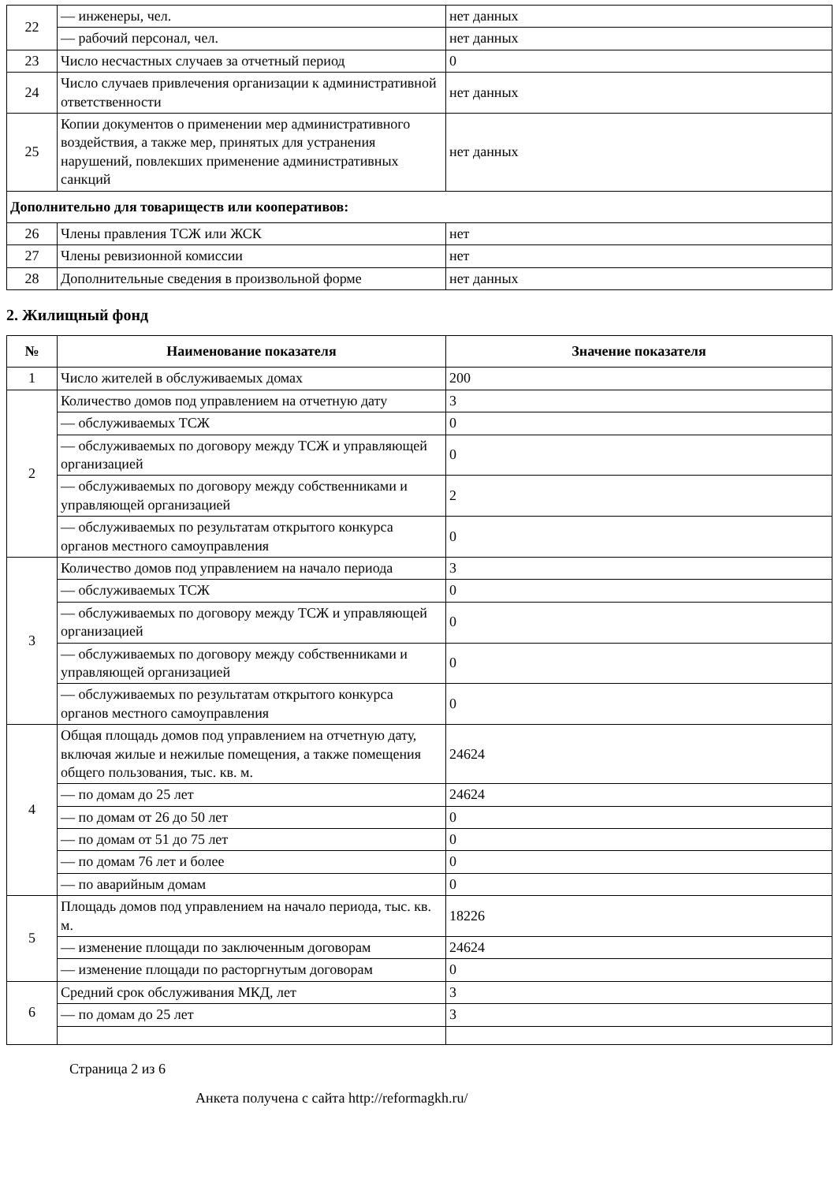| 22 | — инженеры, чел. | нет данных |
| | — рабочий персонал, чел. | нет данных |
| 23 | Число несчастных случаев за отчетный период | 0 |
| 24 | Число случаев привлечения организации к административной ответственности | нет данных |
| 25 | Копии документов о применении мер административного воздействия, а также мер, принятых для устранения нарушений, повлекших применение административных санкций | нет данных |
| Дополнительно для товариществ или кооперативов: | | |
| 26 | Члены правления ТСЖ или ЖСК | нет |
| 27 | Члены ревизионной комиссии | нет |
| 28 | Дополнительные сведения в произвольной форме | нет данных |
2. Жилищный фонд
| № | Наименование показателя | Значение показателя |
| --- | --- | --- |
| 1 | Число жителей в обслуживаемых домах | 200 |
| 2 | Количество домов под управлением на отчетную дату | 3 |
| | — обслуживаемых ТСЖ | 0 |
| | — обслуживаемых по договору между ТСЖ и управляющей организацией | 0 |
| | — обслуживаемых по договору между собственниками и управляющей организацией | 2 |
| | — обслуживаемых по результатам открытого конкурса органов местного самоуправления | 0 |
| 3 | Количество домов под управлением на начало периода | 3 |
| | — обслуживаемых ТСЖ | 0 |
| | — обслуживаемых по договору между ТСЖ и управляющей организацией | 0 |
| | — обслуживаемых по договору между собственниками и управляющей организацией | 0 |
| | — обслуживаемых по результатам открытого конкурса органов местного самоуправления | 0 |
| 4 | Общая площадь домов под управлением на отчетную дату, включая жилые и нежилые помещения, а также помещения общего пользования, тыс. кв. м. | 24624 |
| | — по домам до 25 лет | 24624 |
| | — по домам от 26 до 50 лет | 0 |
| | — по домам от 51 до 75 лет | 0 |
| | — по домам 76 лет и более | 0 |
| | — по аварийным домам | 0 |
| 5 | Площадь домов под управлением на начало периода, тыс. кв. м. | 18226 |
| | — изменение площади по заключенным договорам | 24624 |
| | — изменение площади по расторгнутым договорам | 0 |
| 6 | Средний срок обслуживания МКД, лет | 3 |
| | — по домам до 25 лет | 3 |
Страница 2 из 6
Анкета получена с сайта http://reformagkh.ru/